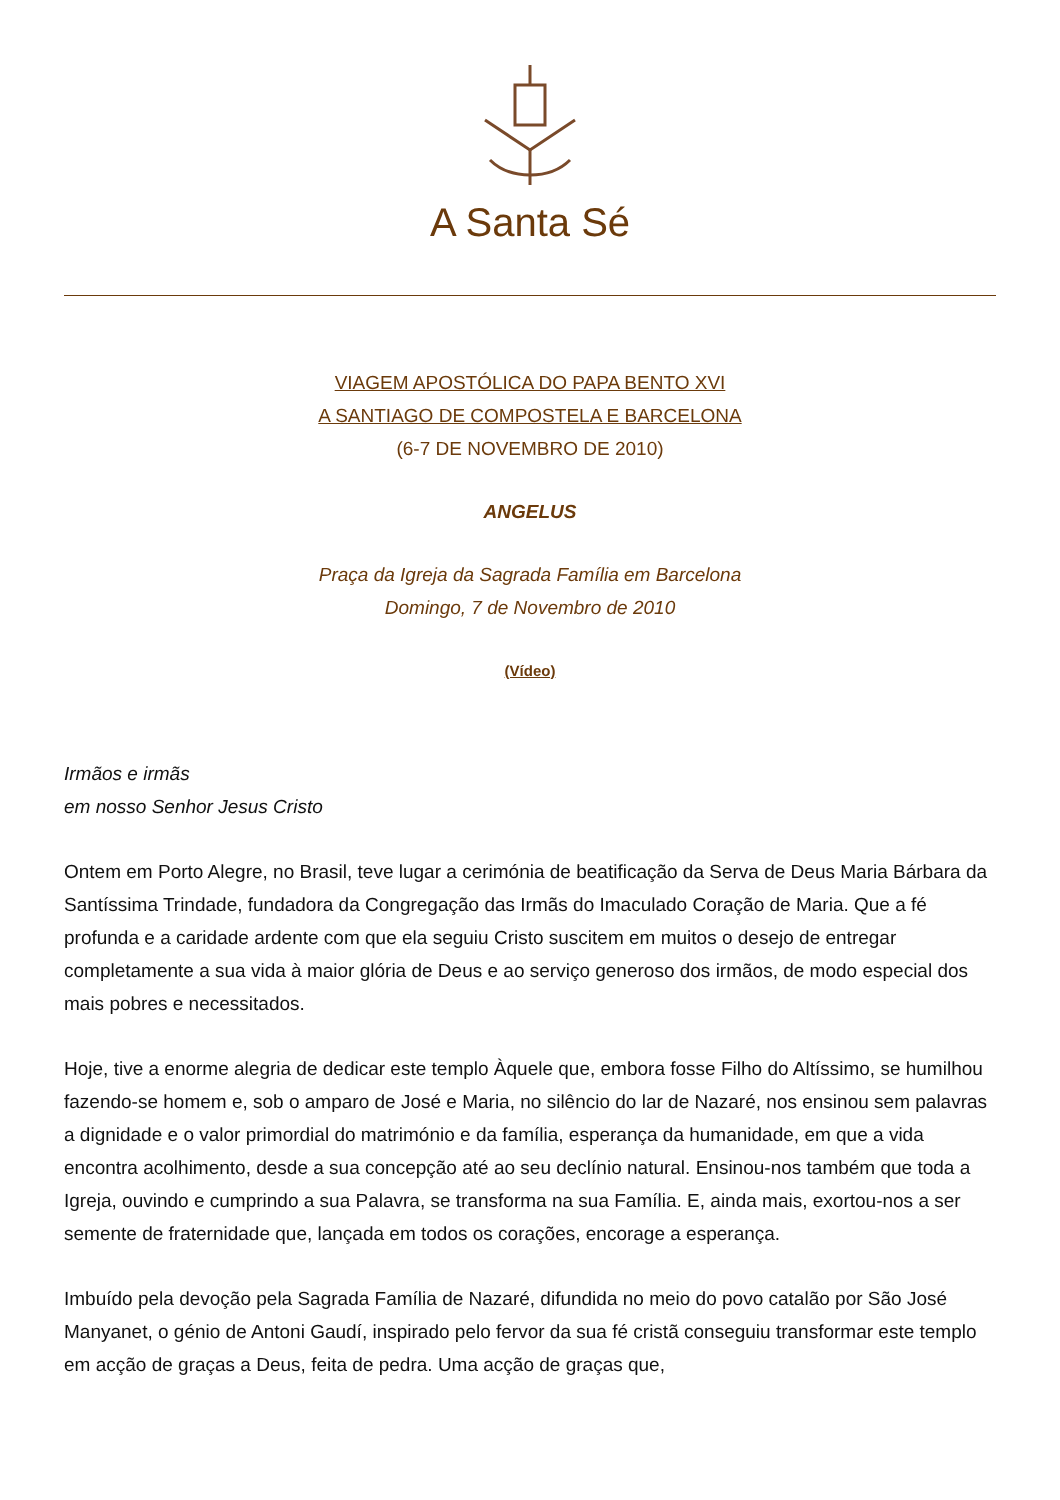A Santa Sé
VIAGEM APOSTÓLICA DO PAPA BENTO XVI
A SANTIAGO DE COMPOSTELA E BARCELONA
(6-7 DE NOVEMBRO DE 2010)
ANGELUS
Praça da Igreja da Sagrada Família em Barcelona
Domingo, 7 de Novembro de 2010
(Vídeo)
Irmãos e irmãs
em nosso Senhor Jesus Cristo
Ontem em Porto Alegre, no Brasil, teve lugar a cerimónia de beatificação da Serva de Deus Maria Bárbara da Santíssima Trindade, fundadora da Congregação das Irmãs do Imaculado Coração de Maria. Que a fé profunda e a caridade ardente com que ela seguiu Cristo suscitem em muitos o desejo de entregar completamente a sua vida à maior glória de Deus e ao serviço generoso dos irmãos, de modo especial dos mais pobres e necessitados.
Hoje, tive a enorme alegria de dedicar este templo Àquele que, embora fosse Filho do Altíssimo, se humilhou fazendo-se homem e, sob o amparo de José e Maria, no silêncio do lar de Nazaré, nos ensinou sem palavras a dignidade e o valor primordial do matrimónio e da família, esperança da humanidade, em que a vida encontra acolhimento, desde a sua concepção até ao seu declínio natural. Ensinou-nos também que toda a Igreja, ouvindo e cumprindo a sua Palavra, se transforma na sua Família. E, ainda mais, exortou-nos a ser semente de fraternidade que, lançada em todos os corações, encorage a esperança.
Imbuído pela devoção pela Sagrada Família de Nazaré, difundida no meio do povo catalão por São José Manyanet, o génio de Antoni Gaudí, inspirado pelo fervor da sua fé cristã conseguiu transformar este templo em acção de graças a Deus, feita de pedra. Uma acção de graças que,